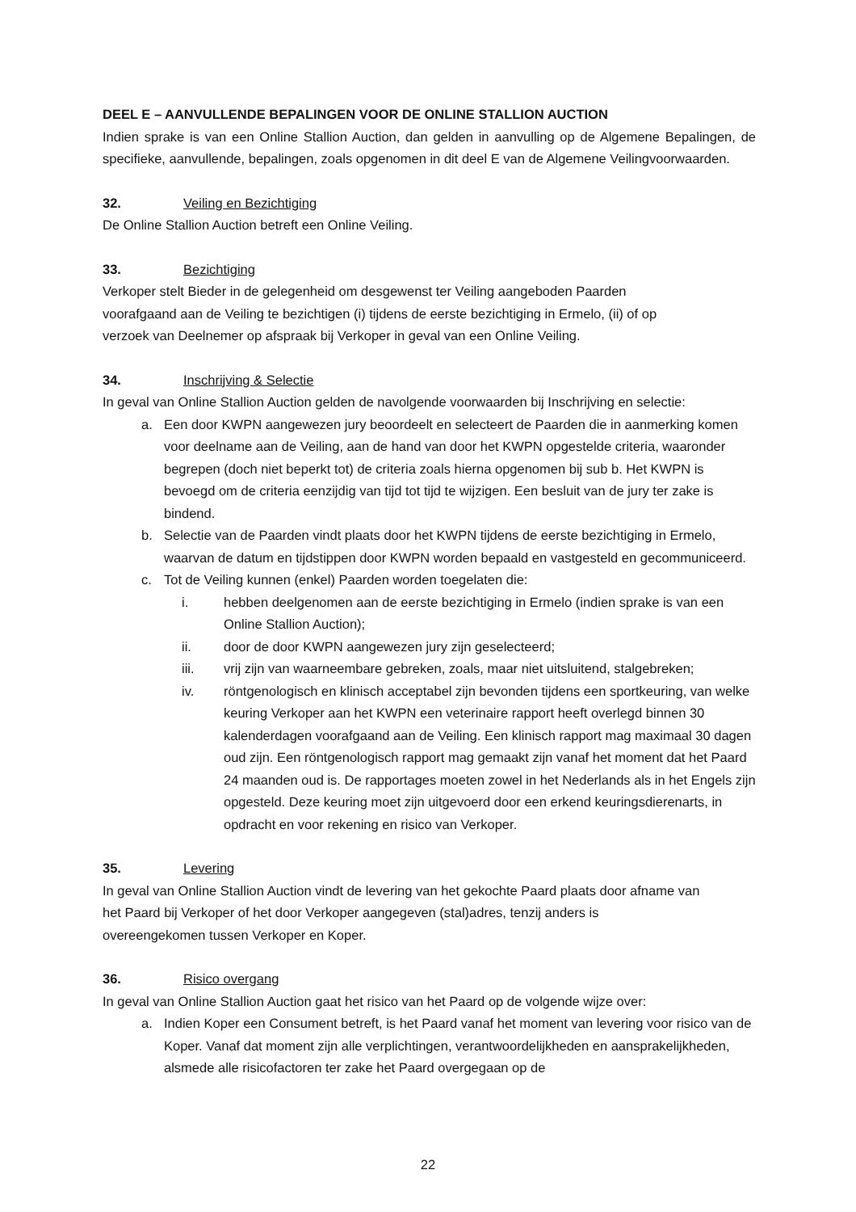DEEL E – AANVULLENDE BEPALINGEN VOOR DE ONLINE STALLION AUCTION
Indien sprake is van een Online Stallion Auction, dan gelden in aanvulling op de Algemene Bepalingen, de specifieke, aanvullende, bepalingen, zoals opgenomen in dit deel E van de Algemene Veilingvoorwaarden.
32. Veiling en Bezichtiging
De Online Stallion Auction betreft een Online Veiling.
33. Bezichtiging
Verkoper stelt Bieder in de gelegenheid om desgewenst ter Veiling aangeboden Paarden
voorafgaand aan de Veiling te bezichtigen (i) tijdens de eerste bezichtiging in Ermelo, (ii) of op
verzoek van Deelnemer op afspraak bij Verkoper in geval van een Online Veiling.
34. Inschrijving & Selectie
In geval van Online Stallion Auction gelden de navolgende voorwaarden bij Inschrijving en selectie:
a. Een door KWPN aangewezen jury beoordeelt en selecteert de Paarden die in aanmerking komen voor deelname aan de Veiling, aan de hand van door het KWPN opgestelde criteria, waaronder begrepen (doch niet beperkt tot) de criteria zoals hierna opgenomen bij sub b. Het KWPN is bevoegd om de criteria eenzijdig van tijd tot tijd te wijzigen. Een besluit van de jury ter zake is bindend.
b. Selectie van de Paarden vindt plaats door het KWPN tijdens de eerste bezichtiging in Ermelo, waarvan de datum en tijdstippen door KWPN worden bepaald en vastgesteld en gecommuniceerd.
c. Tot de Veiling kunnen (enkel) Paarden worden toegelaten die:
i. hebben deelgenomen aan de eerste bezichtiging in Ermelo (indien sprake is van een Online Stallion Auction);
ii. door de door KWPN aangewezen jury zijn geselecteerd;
iii. vrij zijn van waarneembare gebreken, zoals, maar niet uitsluitend, stalgebreken;
iv. röntgenologisch en klinisch acceptabel zijn bevonden tijdens een sportkeuring, van welke keuring Verkoper aan het KWPN een veterinaire rapport heeft overlegd binnen 30 kalenderdagen voorafgaand aan de Veiling. Een klinisch rapport mag maximaal 30 dagen oud zijn. Een röntgenologisch rapport mag gemaakt zijn vanaf het moment dat het Paard 24 maanden oud is. De rapportages moeten zowel in het Nederlands als in het Engels zijn opgesteld. Deze keuring moet zijn uitgevoerd door een erkend keuringsdierenarts, in opdracht en voor rekening en risico van Verkoper.
35. Levering
In geval van Online Stallion Auction vindt de levering van het gekochte Paard plaats door afname van
het Paard bij Verkoper of het door Verkoper aangegeven (stal)adres, tenzij anders is
overeengekomen tussen Verkoper en Koper.
36. Risico overgang
In geval van Online Stallion Auction gaat het risico van het Paard op de volgende wijze over:
a. Indien Koper een Consument betreft, is het Paard vanaf het moment van levering voor risico van de Koper. Vanaf dat moment zijn alle verplichtingen, verantwoordelijkheden en aansprakelijkheden, alsmede alle risicofactoren ter zake het Paard overgegaan op de
22